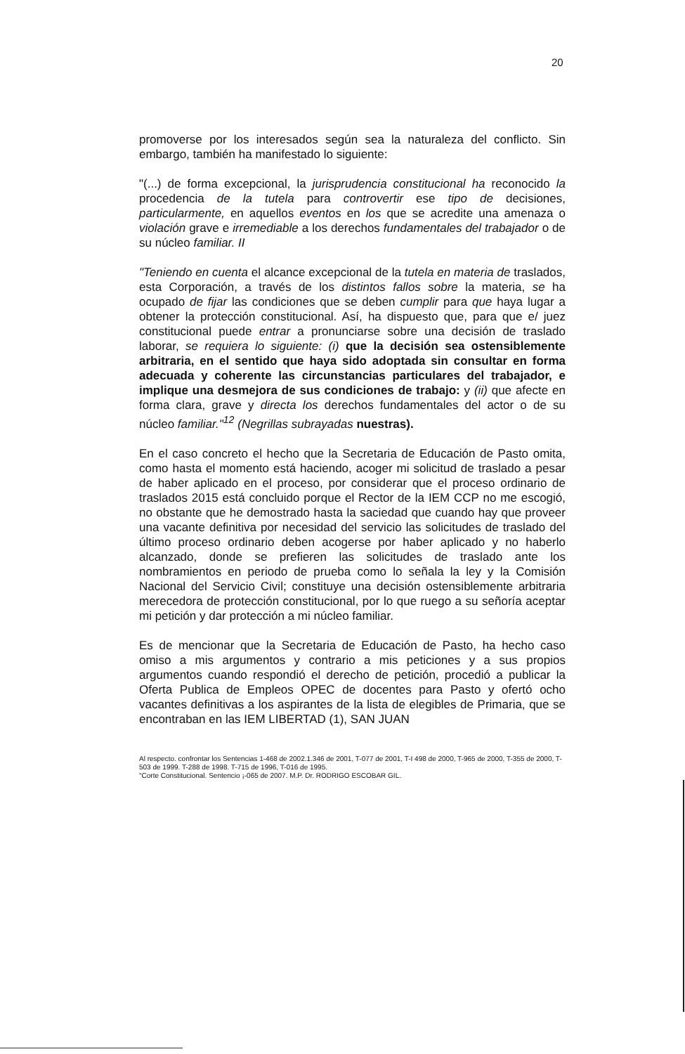20
promoverse por los interesados según sea la naturaleza del conflicto. Sin embargo, también ha manifestado lo siguiente:
"(...) de forma excepcional, la jurisprudencia constitucional ha reconocido la procedencia de la tutela para controvertir ese tipo de decisiones, particularmente, en aquellos eventos en los que se acredite una amenaza o violación grave e irremediable a los derechos fundamentales del trabajador o de su núcleo familiar. II
"Teniendo en cuenta el alcance excepcional de la tutela en materia de traslados, esta Corporación, a través de los distintos fallos sobre la materia, se ha ocupado de fijar las condiciones que se deben cumplir para que haya lugar a obtener la protección constitucional. Así, ha dispuesto que, para que e/ juez constitucional puede entrar a pronunciarse sobre una decisión de traslado laborar, se requiera lo siguiente: (i) que la decisión sea ostensiblemente arbitraria, en el sentido que haya sido adoptada sin consultar en forma adecuada y coherente las circunstancias particulares del trabajador, e implique una desmejora de sus condiciones de trabajo: y (ii) que afecte en forma clara, grave y directa los derechos fundamentales del actor o de su núcleo familiar."<sup>12</sup> (Negrillas subrayadas nuestras).
En el caso concreto el hecho que la Secretaria de Educación de Pasto omita, como hasta el momento está haciendo, acoger mi solicitud de traslado a pesar de haber aplicado en el proceso, por considerar que el proceso ordinario de traslados 2015 está concluido porque el Rector de la IEM CCP no me escogió, no obstante que he demostrado hasta la saciedad que cuando hay que proveer una vacante definitiva por necesidad del servicio las solicitudes de traslado del último proceso ordinario deben acogerse por haber aplicado y no haberlo alcanzado, donde se prefieren las solicitudes de traslado ante los nombramientos en periodo de prueba como lo señala la ley y la Comisión Nacional del Servicio Civil; constituye una decisión ostensiblemente arbitraria merecedora de protección constitucional, por lo que ruego a su señoría aceptar mi petición y dar protección a mi núcleo familiar.
Es de mencionar que la Secretaria de Educación de Pasto, ha hecho caso omiso a mis argumentos y contrario a mis peticiones y a sus propios argumentos cuando respondió el derecho de petición, procedió a publicar la Oferta Publica de Empleos OPEC de docentes para Pasto y ofertó ocho vacantes definitivas a los aspirantes de la lista de elegibles de Primaria, que se encontraban en las IEM LIBERTAD (1), SAN JUAN
Al respecto. confrontar los Sentencias 1-468 de 2002.1.346 de 2001, T-077 de 2001, T-I 498 de 2000, T-965 de 2000, T-355 de 2000, T-503 de 1999. T-288 de 1998. T-715 de 1996, T-016 de 1995.
"Corte Constitucional. Sentencio ¡-065 de 2007. M.P. Dr. RODRIGO ESCOBAR GIL.